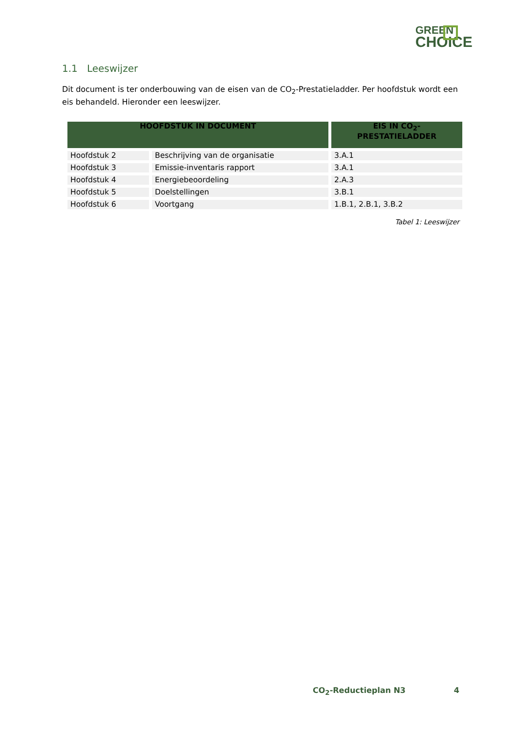GREEN
CHOICE
1.1 Leeswijzer
Dit document is ter onderbouwing van de eisen van de CO<sub>2</sub>-Prestatieladder. Per hoofdstuk wordt een eis behandeld. Hieronder een leeswijzer.
| HOOFDSTUK IN DOCUMENT | | EIS IN CO<sub>2</sub>- PRESTATIELADDER |
| --- | --- | --- |
| Hoofdstuk 2 | Beschrijving van de organisatie | 3.A.1 |
| Hoofdstuk 3 | Emissie-inventaris rapport | 3.A.1 |
| Hoofdstuk 4 | Energiebeoordeling | 2.A.3 |
| Hoofdstuk 5 | Doelstellingen | 3.B.1 |
| Hoofdstuk 6 | Voortgang | 1.B.1, 2.B.1, 3.B.2 |
Tabel 1: Leeswijzer
CO<sub>2</sub>-Reductieplan N3 4